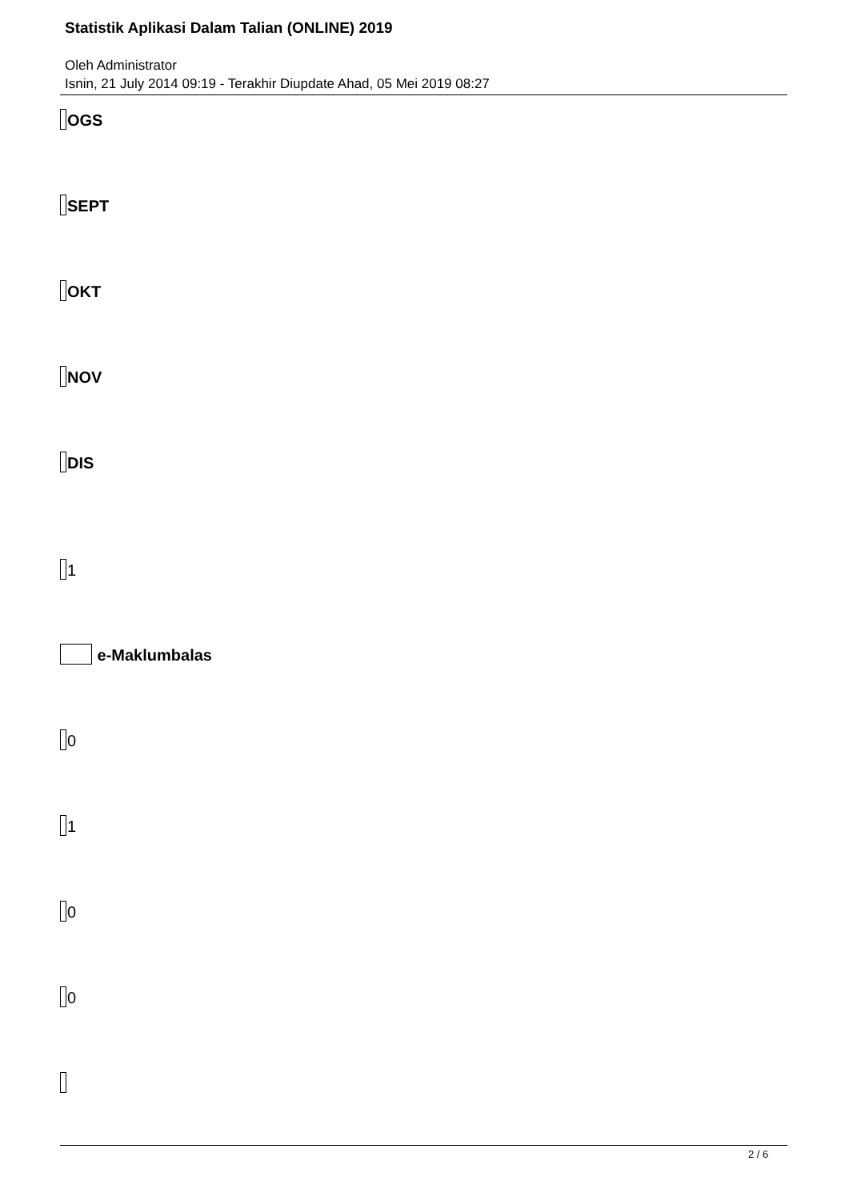Statistik Aplikasi Dalam Talian (ONLINE) 2019
Oleh Administrator
Isnin, 21 July 2014 09:19 - Terakhir Diupdate Ahad, 05 Mei 2019 08:27
OGS
SEPT
OKT
NOV
DIS
1
e-Maklumbalas
0
1
0
0
2 / 6